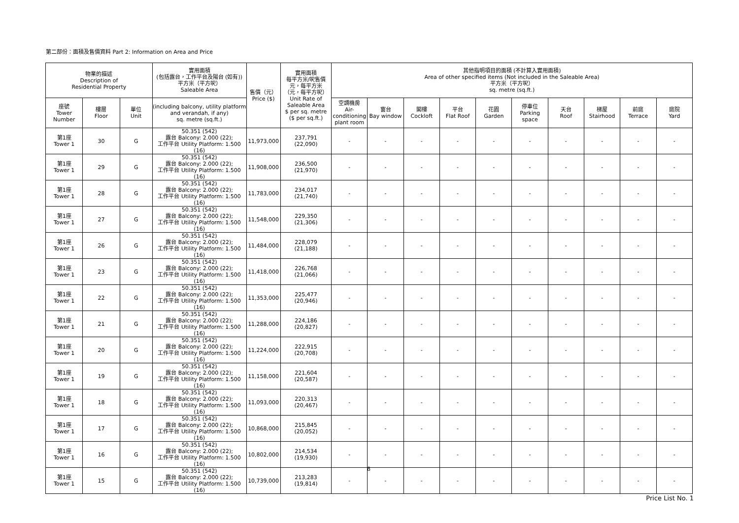第二部份：面積及售價資料 Part 2: Information on Area and Price
| 物業的描述 Description of Residential Property | | | 實用面積 (包括露台，工作平台及陽台 (如有)) 平方米（平方呎） Saleable Area | 售價（元） Price ($) | 實用面積 每平方米/呎售價 元，每平方米 （元，每平方呎） Unit Rate of Saleable Area $ per sq. metre ($ per sq.ft.) | 其他指明項目的面積 (不計算入實用面積) Area of other specified items (Not included in the Saleable Area) 平方米（平方呎） sq. metre (sq.ft.) | | | | | | | | | |
| --- | --- | --- | --- | --- | --- | --- | --- | --- | --- | --- | --- | --- | --- | --- | --- |
| 座號 Tower Number | 樓層 Floor | 單位 Unit | (including balcony, utility platform and verandah, if any) sq. metre (sq.ft.) | | | 空調機房 Air- conditioning plant room | 窗台 Bay window | 閣樓 Cockloft | 平台 Flat Roof | 花園 Garden | 停車位 Parking space | 天台 Roof | 梯屋 Stairhood | 前庭 Terrace | 庭院 Yard |
| 第1座 Tower 1 | 30 | G | 50.351 (542) 露台 Balcony: 2.000 (22); 工作平台 Utility Platform: 1.500 (16) | 11,973,000 | 237,791 (22,090) | - | - | - | - | - | - | - | - | - | - |
| 第1座 Tower 1 | 29 | G | 50.351 (542) 露台 Balcony: 2.000 (22); 工作平台 Utility Platform: 1.500 (16) | 11,908,000 | 236,500 (21,970) | - | - | - | - | - | - | - | - | - | - |
| 第1座 Tower 1 | 28 | G | 50.351 (542) 露台 Balcony: 2.000 (22); 工作平台 Utility Platform: 1.500 (16) | 11,783,000 | 234,017 (21,740) | - | - | - | - | - | - | - | - | - | - |
| 第1座 Tower 1 | 27 | G | 50.351 (542) 露台 Balcony: 2.000 (22); 工作平台 Utility Platform: 1.500 (16) | 11,548,000 | 229,350 (21,306) | - | - | - | - | - | - | - | - | - | - |
| 第1座 Tower 1 | 26 | G | 50.351 (542) 露台 Balcony: 2.000 (22); 工作平台 Utility Platform: 1.500 (16) | 11,484,000 | 228,079 (21,188) | - | - | - | - | - | - | - | - | - | - |
| 第1座 Tower 1 | 23 | G | 50.351 (542) 露台 Balcony: 2.000 (22); 工作平台 Utility Platform: 1.500 (16) | 11,418,000 | 226,768 (21,066) | - | - | - | - | - | - | - | - | - | - |
| 第1座 Tower 1 | 22 | G | 50.351 (542) 露台 Balcony: 2.000 (22); 工作平台 Utility Platform: 1.500 (16) | 11,353,000 | 225,477 (20,946) | - | - | - | - | - | - | - | - | - | - |
| 第1座 Tower 1 | 21 | G | 50.351 (542) 露台 Balcony: 2.000 (22); 工作平台 Utility Platform: 1.500 (16) | 11,288,000 | 224,186 (20,827) | - | - | - | - | - | - | - | - | - | - |
| 第1座 Tower 1 | 20 | G | 50.351 (542) 露台 Balcony: 2.000 (22); 工作平台 Utility Platform: 1.500 (16) | 11,224,000 | 222,915 (20,708) | - | - | - | - | - | - | - | - | - | - |
| 第1座 Tower 1 | 19 | G | 50.351 (542) 露台 Balcony: 2.000 (22); 工作平台 Utility Platform: 1.500 (16) | 11,158,000 | 221,604 (20,587) | - | - | - | - | - | - | - | - | - | - |
| 第1座 Tower 1 | 18 | G | 50.351 (542) 露台 Balcony: 2.000 (22); 工作平台 Utility Platform: 1.500 (16) | 11,093,000 | 220,313 (20,467) | - | - | - | - | - | - | - | - | - | - |
| 第1座 Tower 1 | 17 | G | 50.351 (542) 露台 Balcony: 2.000 (22); 工作平台 Utility Platform: 1.500 (16) | 10,868,000 | 215,845 (20,052) | - | - | - | - | - | - | - | - | - | - |
| 第1座 Tower 1 | 16 | G | 50.351 (542) 露台 Balcony: 2.000 (22); 工作平台 Utility Platform: 1.500 (16) | 10,802,000 | 214,534 (19,930) | - | - | - | - | - | - | - | - | - | - |
| 第1座 Tower 1 | 15 | G | 50.351 (542) 露台 Balcony: 2.000 (22); 工作平台 Utility Platform: 1.500 (16) | 10,739,000 | 213,283 (19,814) | - | - | - | - | - | - | - | - | - | - |
8
Price List No. 1